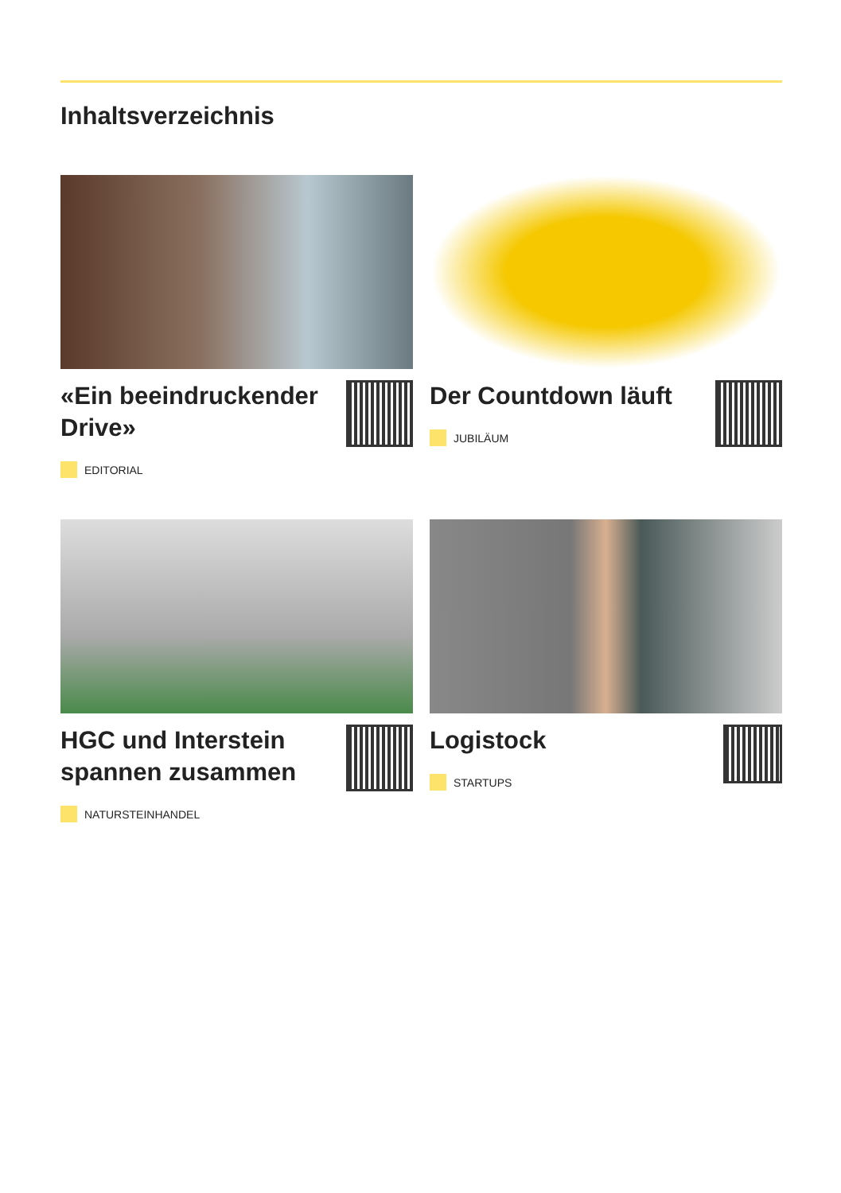Inhaltsverzeichnis
«Ein beeindruckender Drive»
EDITORIAL
Der Countdown läuft
JUBILÄUM
HGC und Interstein spannen zusammen
NATURSTEINHANDEL
Logistock
STARTUPS